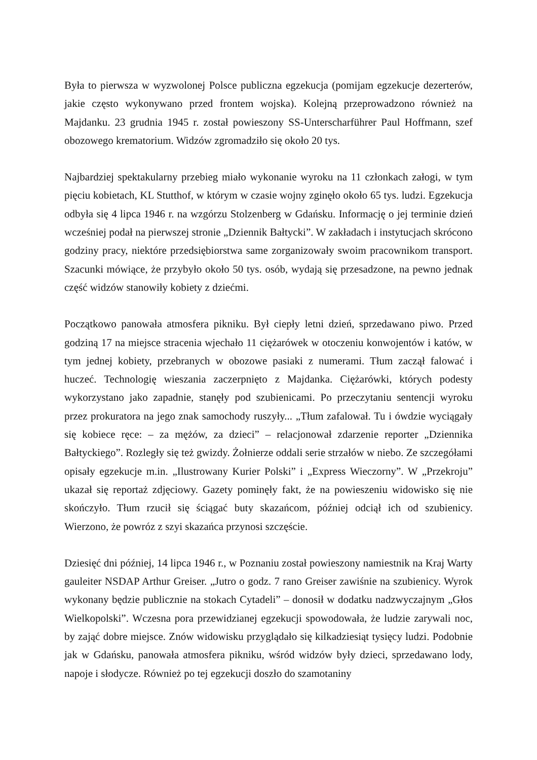Była to pierwsza w wyzwolonej Polsce publiczna egzekucja (pomijam egzekucje dezerterów, jakie często wykonywano przed frontem wojska). Kolejną przeprowadzono również na Majdanku. 23 grudnia 1945 r. został powieszony SS-Unterscharführer Paul Hoffmann, szef obozowego krematorium. Widzów zgromadziło się około 20 tys.
Najbardziej spektakularny przebieg miało wykonanie wyroku na 11 członkach załogi, w tym pięciu kobietach, KL Stutthof, w którym w czasie wojny zginęło około 65 tys. ludzi. Egzekucja odbyła się 4 lipca 1946 r. na wzgórzu Stolzenberg w Gdańsku. Informację o jej terminie dzień wcześniej podał na pierwszej stronie „Dziennik Bałtycki”. W zakładach i instytucjach skrócono godziny pracy, niektóre przedsiębiorstwa same zorganizowały swoim pracownikom transport. Szacunki mówiące, że przybyło około 50 tys. osób, wydają się przesadzone, na pewno jednak część widzów stanowiły kobiety z dziećmi.
Początkowo panowała atmosfera pikniku. Był ciepły letni dzień, sprzedawano piwo. Przed godziną 17 na miejsce stracenia wjechało 11 ciężarówek w otoczeniu konwojentów i katów, w tym jednej kobiety, przebranych w obozowe pasiaki z numerami. Tłum zaczął falować i huczeć. Technologię wieszania zaczerpnięto z Majdanka. Ciężarówki, których podesty wykorzystano jako zapadnie, stanęły pod szubienicami. Po przeczytaniu sentencji wyroku przez prokuratora na jego znak samochody ruszyły... „Tłum zafalował. Tu i ówdzie wyciągały się kobiece ręce: – za mężów, za dzieci” – relacjonował zdarzenie reporter „Dziennika Bałtyckiego”. Rozległy się też gwizdy. Żołnierze oddali serie strzałów w niebo. Ze szczegółami opisały egzekucje m.in. „Ilustrowany Kurier Polski” i „Express Wieczorny”. W „Przekroju” ukazał się reportaż zdjęciowy. Gazety pominęły fakt, że na powieszeniu widowisko się nie skończyło. Tłum rzucił się ściągać buty skazańcom, później odciął ich od szubienicy. Wierzono, że powróz z szyi skazańca przynosi szczęście.
Dziesięć dni później, 14 lipca 1946 r., w Poznaniu został powieszony namiestnik na Kraj Warty gauleiter NSDAP Arthur Greiser. „Jutro o godz. 7 rano Greiser zawiśnie na szubienicy. Wyrok wykonany będzie publicznie na stokach Cytadeli” – donosił w dodatku nadzwyczajnym „Głos Wielkopolski”. Wczesna pora przewidzianej egzekucji spowodowała, że ludzie zarywali noc, by zająć dobre miejsce. Znów widowisku przyglądało się kilkadziesiąt tysięcy ludzi. Podobnie jak w Gdańsku, panowała atmosfera pikniku, wśród widzów były dzieci, sprzedawano lody, napoje i słodycze. Również po tej egzekucji doszło do szamotaniny